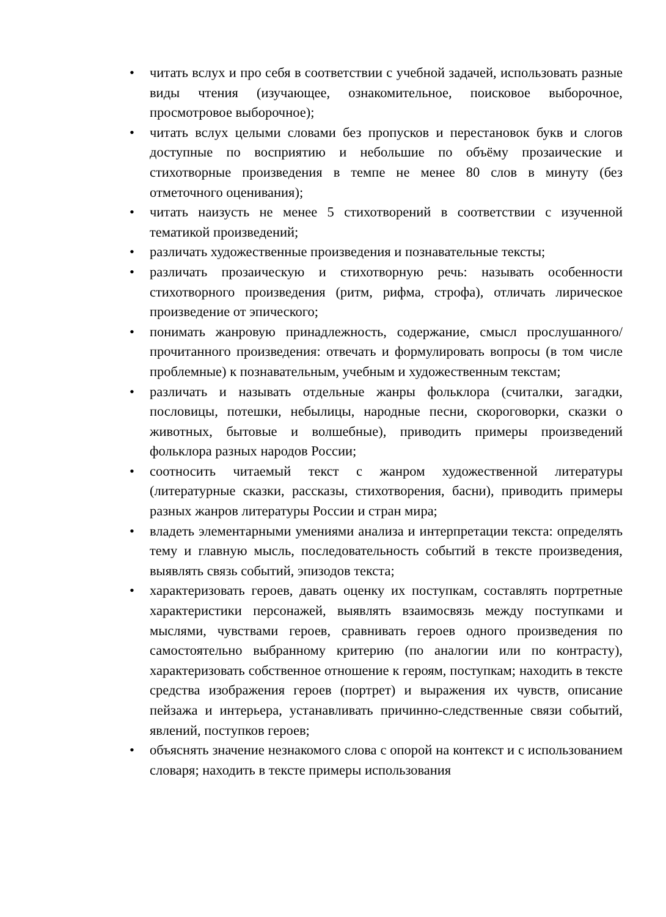• читать вслух и про себя в соответствии с учебной задачей, использовать разные виды чтения (изучающее, ознакомительное, поисковое выборочное, просмотровое выборочное);
• читать вслух целыми словами без пропусков и перестановок букв и слогов доступные по восприятию и небольшие по объёму прозаические и стихотворные произведения в темпе не менее 80 слов в минуту (без отметочного оценивания);
• читать наизусть не менее 5 стихотворений в соответствии с изученной тематикой произведений;
• различать художественные произведения и познавательные тексты;
• различать прозаическую и стихотворную речь: называть особенности стихотворного произведения (ритм, рифма, строфа), отличать лирическое произведение от эпического;
• понимать жанровую принадлежность, содержание, смысл прослушанного/прочитанного произведения: отвечать и формулировать вопросы (в том числе проблемные) к познавательным, учебным и художественным текстам;
• различать и называть отдельные жанры фольклора (считалки, загадки, пословицы, потешки, небылицы, народные песни, скороговорки, сказки о животных, бытовые и волшебные), приводить примеры произведений фольклора разных народов России;
• соотносить читаемый текст с жанром художественной литературы (литературные сказки, рассказы, стихотворения, басни), приводить примеры разных жанров литературы России и стран мира;
• владеть элементарными умениями анализа и интерпретации текста: определять тему и главную мысль, последовательность событий в тексте произведения, выявлять связь событий, эпизодов текста;
• характеризовать героев, давать оценку их поступкам, составлять портретные характеристики персонажей, выявлять взаимосвязь между поступками и мыслями, чувствами героев, сравнивать героев одного произведения по самостоятельно выбранному критерию (по аналогии или по контрасту), характеризовать собственное отношение к героям, поступкам; находить в тексте средства изображения героев (портрет) и выражения их чувств, описание пейзажа и интерьера, устанавливать причинно-следственные связи событий, явлений, поступков героев;
• объяснять значение незнакомого слова с опорой на контекст и с использованием словаря; находить в тексте примеры использования